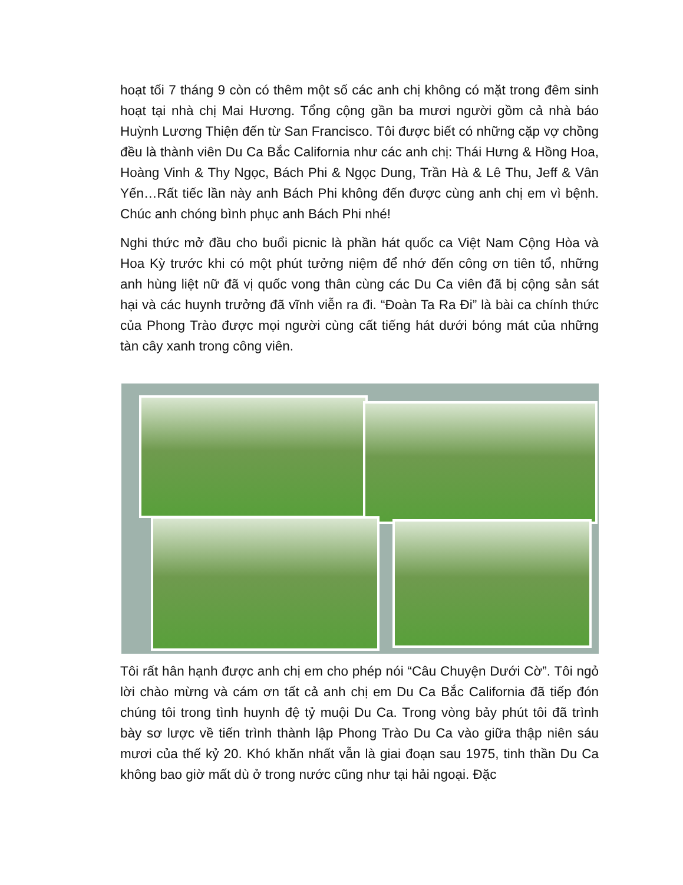hoạt tối 7 tháng 9 còn có thêm một số các anh chị không có mặt trong đêm sinh hoạt tại nhà chị Mai Hương. Tổng cộng gần ba mươi người gồm cả nhà báo Huỳnh Lương Thiện đến từ San Francisco. Tôi được biết có những cặp vợ chồng đều là thành viên Du Ca Bắc California như các anh chị: Thái Hưng & Hồng Hoa, Hoàng Vinh & Thy Ngọc, Bách Phi & Ngọc Dung, Trần Hà & Lê Thu, Jeff & Vân Yến…Rất tiếc lần này anh Bách Phi không đến được cùng anh chị em vì bệnh. Chúc anh chóng bình phục anh Bách Phi nhé!
Nghi thức mở đầu cho buổi picnic là phần hát quốc ca Việt Nam Cộng Hòa và Hoa Kỳ trước khi có một phút tưởng niệm để nhớ đến công ơn tiên tổ, những anh hùng liệt nữ đã vị quốc vong thân cùng các Du Ca viên đã bị cộng sản sát hại và các huynh trưởng đã vĩnh viễn ra đi. “Đoàn Ta Ra Đi” là bài ca chính thức của Phong Trào được mọi người cùng cất tiếng hát dưới bóng mát của những tàn cây xanh trong công viên.
Tôi rất hân hạnh được anh chị em cho phép nói “Câu Chuyện Dưới Cờ”. Tôi ngỏ lời chào mừng và cám ơn tất cả anh chị em Du Ca Bắc California đã tiếp đón chúng tôi trong tình huynh đệ tỷ muội Du Ca. Trong vòng bảy phút tôi đã trình bày sơ lược về tiến trình thành lập Phong Trào Du Ca vào giữa thập niên sáu mươi của thế kỷ 20. Khó khăn nhất vẫn là giai đoạn sau 1975, tinh thần Du Ca không bao giờ mất dù ở trong nước cũng như tại hải ngoại. Đặc